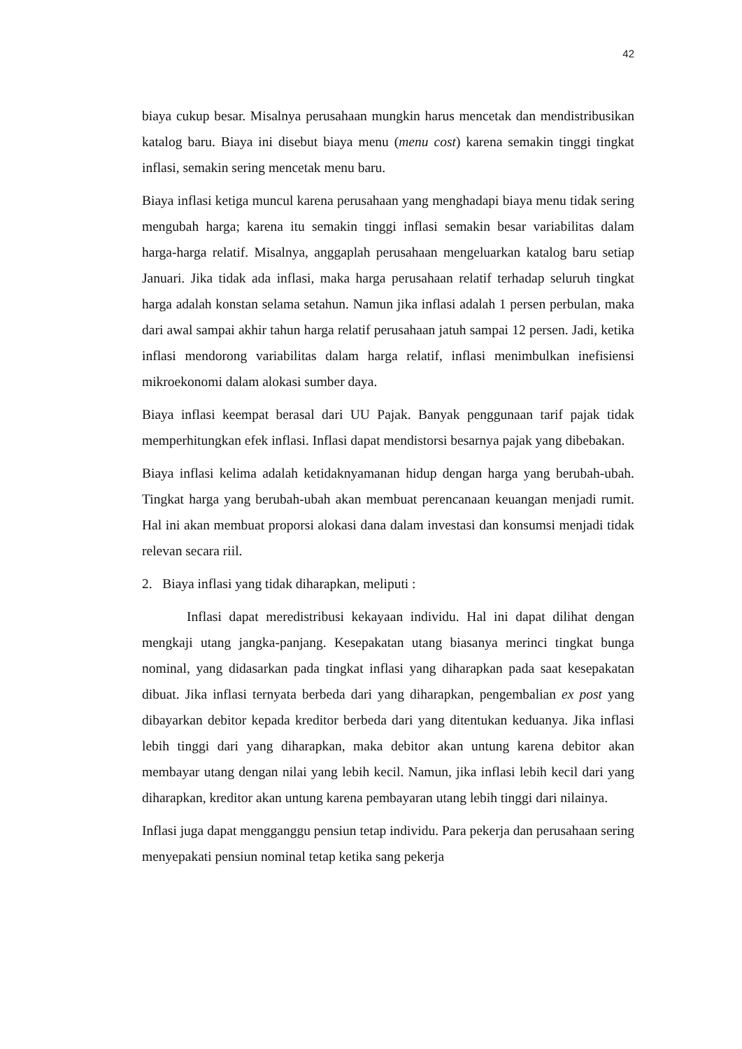42
biaya cukup besar. Misalnya perusahaan mungkin harus mencetak dan mendistribusikan katalog baru. Biaya ini disebut biaya menu (menu cost) karena semakin tinggi tingkat inflasi, semakin sering mencetak menu baru.
Biaya inflasi ketiga muncul karena perusahaan yang menghadapi biaya menu tidak sering mengubah harga; karena itu semakin tinggi inflasi semakin besar variabilitas dalam harga-harga relatif. Misalnya, anggaplah perusahaan mengeluarkan katalog baru setiap Januari. Jika tidak ada inflasi, maka harga perusahaan relatif terhadap seluruh tingkat harga adalah konstan selama setahun. Namun jika inflasi adalah 1 persen perbulan, maka dari awal sampai akhir tahun harga relatif perusahaan jatuh sampai 12 persen. Jadi, ketika inflasi mendorong variabilitas dalam harga relatif, inflasi menimbulkan inefisiensi mikroekonomi dalam alokasi sumber daya.
Biaya inflasi keempat berasal dari UU Pajak. Banyak penggunaan tarif pajak tidak memperhitungkan efek inflasi. Inflasi dapat mendistorsi besarnya pajak yang dibebakan.
Biaya inflasi kelima adalah ketidaknyamanan hidup dengan harga yang berubah-ubah. Tingkat harga yang berubah-ubah akan membuat perencanaan keuangan menjadi rumit. Hal ini akan membuat proporsi alokasi dana dalam investasi dan konsumsi menjadi tidak relevan secara riil.
2. Biaya inflasi yang tidak diharapkan, meliputi :
Inflasi dapat meredistribusi kekayaan individu. Hal ini dapat dilihat dengan mengkaji utang jangka-panjang. Kesepakatan utang biasanya merinci tingkat bunga nominal, yang didasarkan pada tingkat inflasi yang diharapkan pada saat kesepakatan dibuat. Jika inflasi ternyata berbeda dari yang diharapkan, pengembalian ex post yang dibayarkan debitor kepada kreditor berbeda dari yang ditentukan keduanya. Jika inflasi lebih tinggi dari yang diharapkan, maka debitor akan untung karena debitor akan membayar utang dengan nilai yang lebih kecil. Namun, jika inflasi lebih kecil dari yang diharapkan, kreditor akan untung karena pembayaran utang lebih tinggi dari nilainya.
Inflasi juga dapat mengganggu pensiun tetap individu. Para pekerja dan perusahaan sering menyepakati pensiun nominal tetap ketika sang pekerja